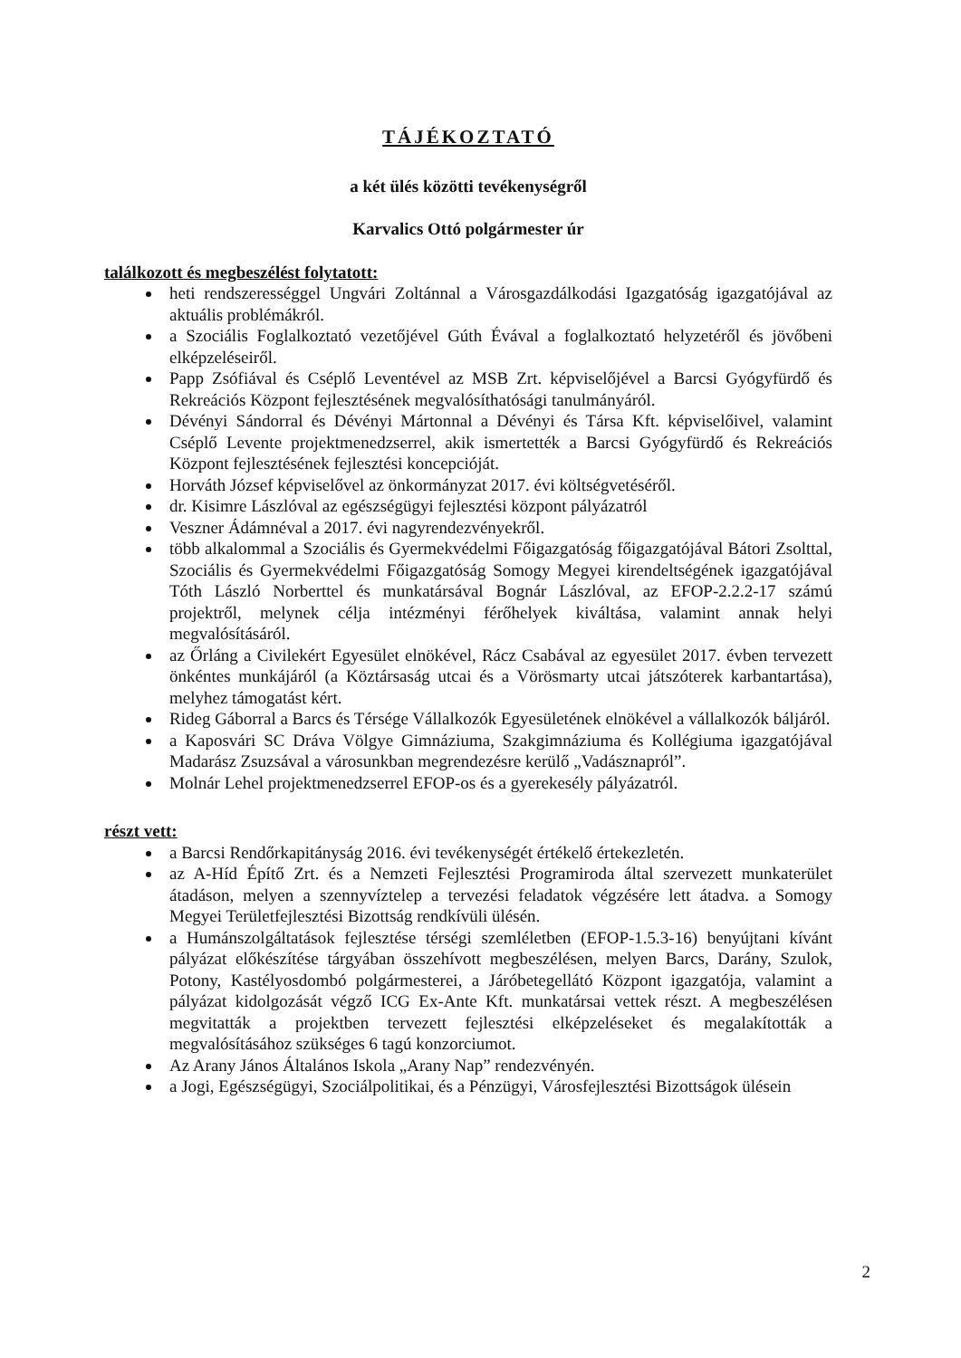TÁJÉKOZTATÓ
a két ülés közötti tevékenységről
Karvalics Ottó polgármester úr
találkozott és megbeszélést folytatott:
heti rendszerességgel Ungvári Zoltánnal a Városgazdálkodási Igazgatóság igazgatójával az aktuális problémákról.
a Szociális Foglalkoztató vezetőjével Gúth Évával a foglalkoztató helyzetéről és jövőbeni elképzeléseiről.
Papp Zsófiával és Cséplő Leventével az MSB Zrt. képviselőjével a Barcsi Gyógyfürdő és Rekreációs Központ fejlesztésének megvalósíthatósági tanulmányáról.
Dévényi Sándorral és Dévényi Mártonnal a Dévényi és Társa Kft. képviselőivel, valamint Cséplő Levente projektmenedzserrel, akik ismertették a Barcsi Gyógyfürdő és Rekreációs Központ fejlesztésének fejlesztési koncepcióját.
Horváth József képviselővel az önkormányzat 2017. évi költségvetéséről.
dr. Kisimre Lászlóval az egészségügyi fejlesztési központ pályázatról
Veszner Ádámnéval a 2017. évi nagyrendezvényekről.
több alkalommal a Szociális és Gyermekvédelmi Főigazgatóság főigazgatójával Bátori Zsolttal, Szociális és Gyermekvédelmi Főigazgatóság Somogy Megyei kirendeltségének igazgatójával Tóth László Norberttel és munkatársával Bognár Lászlóval, az EFOP-2.2.2-17 számú projektről, melynek célja intézményi férőhelyek kiváltása, valamint annak helyi megvalósításáról.
az Őrláng a Civilekért Egyesület elnökével, Rácz Csabával az egyesület 2017. évben tervezett önkéntes munkájáról (a Köztársaság utcai és a Vörösmarty utcai játszóterek karbantartása), melyhez támogatást kért.
Rideg Gáborral a Barcs és Térsége Vállalkozók Egyesületének elnökével a vállalkozók báljáról.
a Kaposvári SC Dráva Völgye Gimnáziuma, Szakgimnáziuma és Kollégiuma igazgatójával Madarász Zsuzsával a városunkban megrendezésre kerülő „Vadásznapról”.
Molnár Lehel projektmenedzserrel EFOP-os és a gyerekesély pályázatról.
részt vett:
a Barcsi Rendőrkapitányság 2016. évi tevékenységét értékelő értekezletén.
az A-Híd Építő Zrt. és a Nemzeti Fejlesztési Programiroda által szervezett munkaterület átadáson, melyen a szennyvíztelep a tervezési feladatok végzésére lett átadva. a Somogy Megyei Területfejlesztési Bizottság rendkívüli ülésén.
a Humánszolgáltatások fejlesztése térségi szemléletben (EFOP-1.5.3-16) benyújtani kívánt pályázat előkészítése tárgyában összehívott megbeszélésen, melyen Barcs, Darány, Szulok, Potony, Kastélyosdombó polgármesterei, a Járóbetegellátó Központ igazgatója, valamint a pályázat kidolgozását végző ICG Ex-Ante Kft. munkatársai vettek részt. A megbeszélésen megvitatták a projektben tervezett fejlesztési elképzeléseket és megalakították a megvalósításához szükséges 6 tagú konzorciumot.
Az Arany János Általános Iskola „Arany Nap” rendezvényén.
a Jogi, Egészségügyi, Szociálpolitikai, és a Pénzügyi, Városfejlesztési Bizottságok ülésein
2